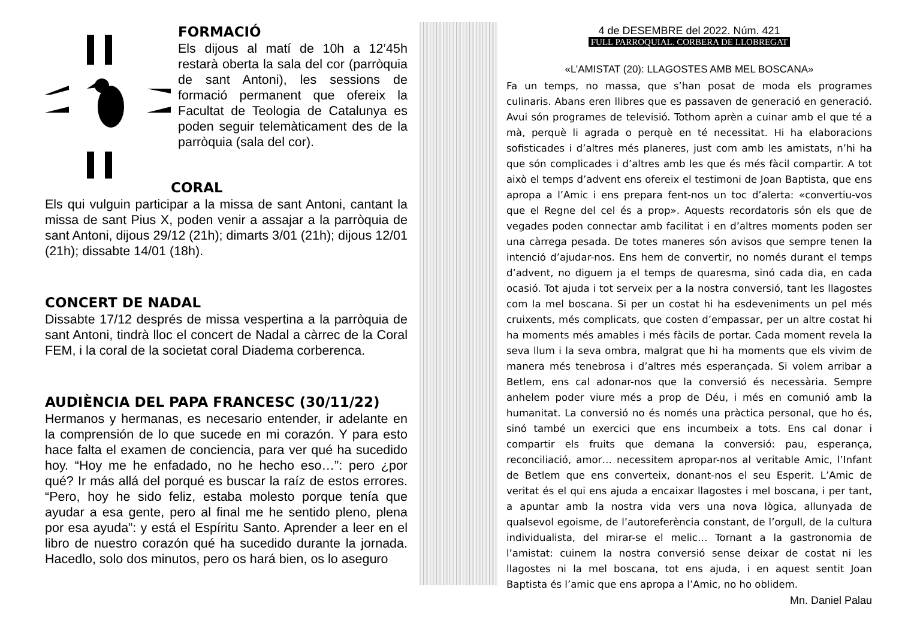FORMACIÓ
Els dijous al matí de 10h a 12’45h restarà oberta la sala del cor (parròquia de sant Antoni), les sessions de formació permanent que ofereix la Facultat de Teologia de Catalunya es poden seguir telemàticament des de la parròquia (sala del cor).
CORAL
Els qui vulguin participar a la missa de sant Antoni, cantant la missa de sant Pius X, poden venir a assajar a la parròquia de sant Antoni, dijous 29/12 (21h); dimarts 3/01 (21h); dijous 12/01 (21h); dissabte 14/01 (18h).
CONCERT DE NADAL
Dissabte 17/12 després de missa vespertina a la parròquia de sant Antoni, tindrà lloc el concert de Nadal a càrrec de la Coral FEM, i la coral de la societat coral Diadema corberenca.
AUDIÈNCIA DEL PAPA FRANCESC (30/11/22)
Hermanos y hermanas, es necesario entender, ir adelante en la comprensión de lo que sucede en mi corazón. Y para esto hace falta el examen de conciencia, para ver qué ha sucedido hoy. “Hoy me he enfadado, no he hecho eso…”: pero ¿por qué? Ir más allá del porqué es buscar la raíz de estos errores. “Pero, hoy he sido feliz, estaba molesto porque tenía que ayudar a esa gente, pero al final me he sentido pleno, plena por esa ayuda”: y está el Espíritu Santo. Aprender a leer en el libro de nuestro corazón qué ha sucedido durante la jornada. Hacedlo, solo dos minutos, pero os hará bien, os lo aseguro
4 de DESEMBRE del 2022. Núm. 421
FULL PARROQUIAL. CORBERA DE LLOBREGAT
«L’AMISTAT (20): LLAGOSTES AMB MEL BOSCANA»
Fa un temps, no massa, que s’han posat de moda els programes culinaris. Abans eren llibres que es passaven de generació en generació. Avui són programes de televisió. Tothom aprèn a cuinar amb el que té a mà, perquè li agrada o perquè en té necessitat. Hi ha elaboracions sofisticades i d’altres més planeres, just com amb les amistats, n’hi ha que són complicades i d’altres amb les que és més fàcil compartir. A tot això el temps d’advent ens ofereix el testimoni de Joan Baptista, que ens apropa a l’Amic i ens prepara fent-nos un toc d’alerta: «convertiu-vos que el Regne del cel és a prop». Aquests recordatoris són els que de vegades poden connectar amb facilitat i en d’altres moments poden ser una càrrega pesada. De totes maneres són avisos que sempre tenen la intenció d’ajudar-nos. Ens hem de convertir, no només durant el temps d’advent, no diguem ja el temps de quaresma, sinó cada dia, en cada ocasió. Tot ajuda i tot serveix per a la nostra conversió, tant les llagostes com la mel boscana. Si per un costat hi ha esdeveniments un pel més cruixents, més complicats, que costen d’empassar, per un altre costat hi ha moments més amables i més fàcils de portar. Cada moment revela la seva llum i la seva ombra, malgrat que hi ha moments que els vivim de manera més tenebrosa i d’altres més esperançada. Si volem arribar a Betlem, ens cal adonar-nos que la conversió és necessària. Sempre anhelem poder viure més a prop de Déu, i més en comunió amb la humanitat. La conversió no és només una pràctica personal, que ho és, sinó també un exercici que ens incumbeix a tots. Ens cal donar i compartir els fruits que demana la conversió: pau, esperança, reconciliació, amor… necessitem apropar-nos al veritable Amic, l’Infant de Betlem que ens converteix, donant-nos el seu Esperit. L’Amic de veritat és el qui ens ajuda a encaixar llagostes i mel boscana, i per tant, a apuntar amb la nostra vida vers una nova lògica, allunyada de qualsevol egoisme, de l’autoreferència constant, de l’orgull, de la cultura individualista, del mirar-se el melic… Tornant a la gastronomia de l’amistat: cuinem la nostra conversió sense deixar de costat ni les llagostes ni la mel boscana, tot ens ajuda, i en aquest sentit Joan Baptista és l’amic que ens apropa a l’Amic, no ho oblidem.
Mn. Daniel Palau